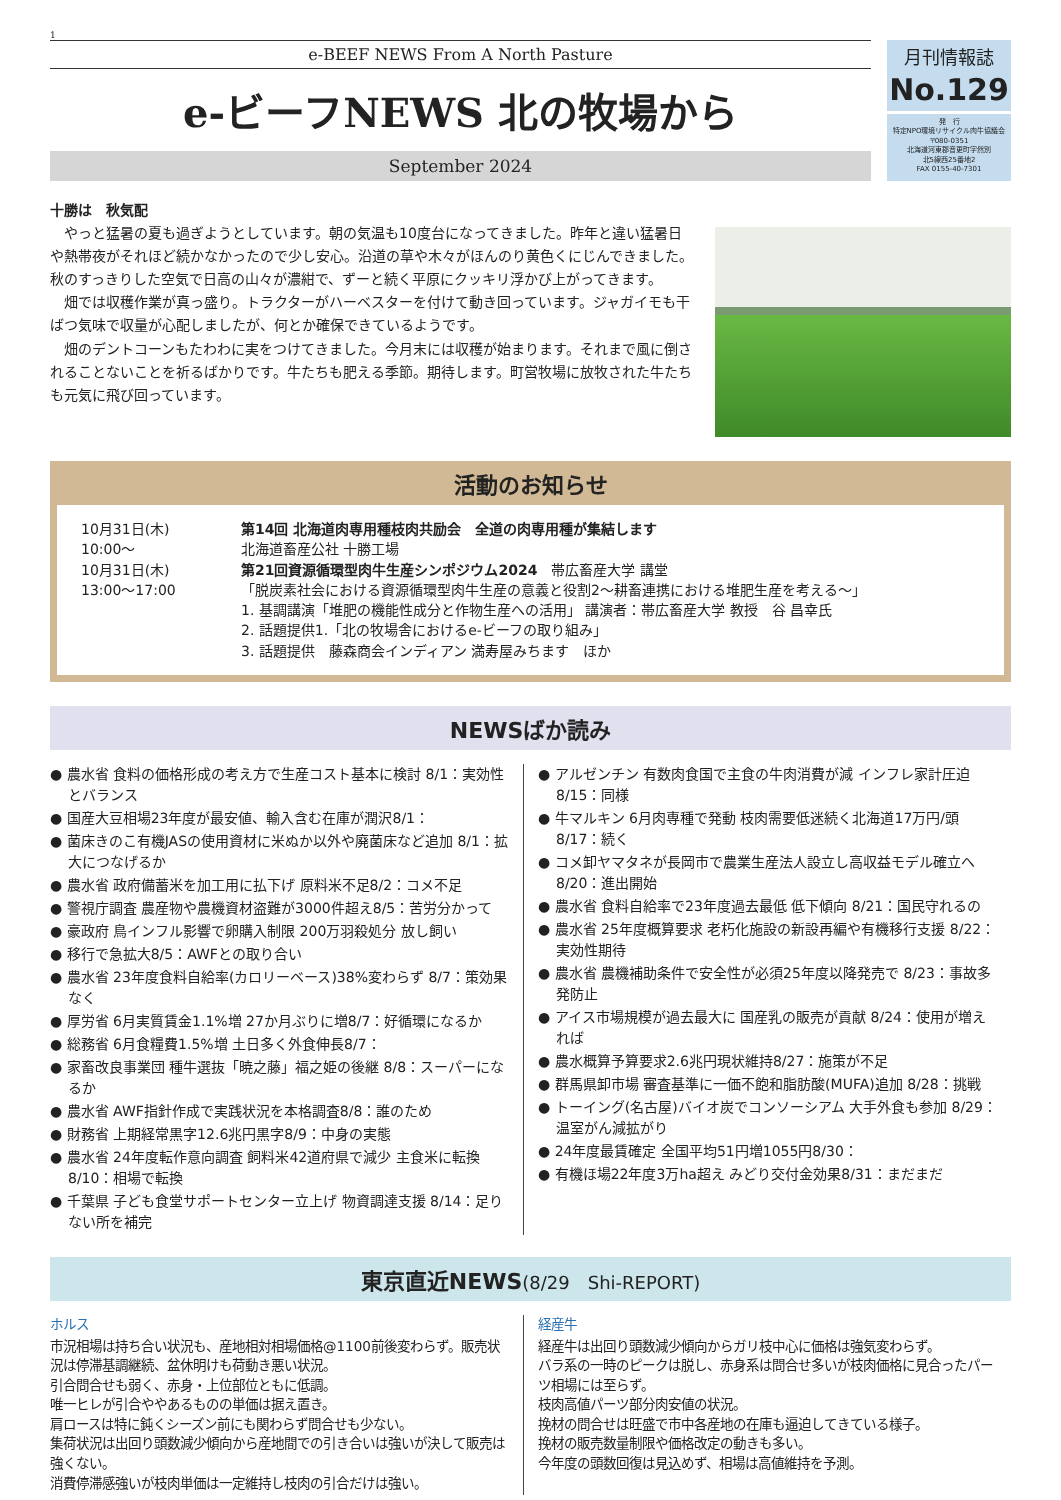1
e-BEEF NEWS From A North Pasture
e-ビーフNEWS 北の牧場から
September 2024
月刊情報誌
No.129
発　行
特定NPO環境リサイクル肉牛協議会
〒080-0351
北海道河東郡音更町字然別
北5線西25番地2
FAX 0155-40-7301
十勝は　秋気配
やっと猛暑の夏も過ぎようとしています。朝の気温も10度台になってきました。昨年と違い猛暑日や熱帯夜がそれほど続かなかったので少し安心。沿道の草や木々がほんのり黄色くにじんできました。秋のすっきりした空気で日高の山々が濃紺で、ずーと続く平原にクッキリ浮かび上がってきます。
畑では収穫作業が真っ盛り。トラクターがハーベスターを付けて動き回っています。ジャガイモも干ばつ気味で収量が心配しましたが、何とか確保できているようです。
畑のデントコーンもたわわに実をつけてきました。今月末には収穫が始まります。それまで風に倒されることないことを祈るばかりです。牛たちも肥える季節。期待します。町営牧場に放牧された牛たちも元気に飛び回っています。
活動のお知らせ
10月31日(木)
10:00〜
第14回 北海道肉専用種枝肉共励会　全道の肉専用種が集結します
北海道畜産公社 十勝工場
10月31日(木)
13:00〜17:00
第21回資源循環型肉牛生産シンポジウム2024　帯広畜産大学 講堂
「脱炭素社会における資源循環型肉牛生産の意義と役割2〜耕畜連携における堆肥生産を考える〜」
1. 基調講演「堆肥の機能性成分と作物生産への活用」 講演者：帯広畜産大学 教授　谷 昌幸氏
2. 話題提供1.「北の牧場舎におけるe-ビーフの取り組み」
3. 話題提供　藤森商会インディアン 満寿屋みちます　ほか
NEWSばか読み
● 農水省 食料の価格形成の考え方で生産コスト基本に検討 8/1：実効性とバランス
● 国産大豆相場23年度が最安値、輸入含む在庫が潤沢8/1：
● 菌床きのこ有機JASの使用資材に米ぬか以外や廃菌床など追加 8/1：拡大につなげるか
● 農水省 政府備蓄米を加工用に払下げ 原料米不足8/2：コメ不足
● 警視庁調査 農産物や農機資材盗難が3000件超え8/5：苦労分かって
● 豪政府 鳥インフル影響で卵購入制限 200万羽殺処分 放し飼い
● 移行で急拡大8/5：AWFとの取り合い
● 農水省 23年度食料自給率(カロリーベース)38%変わらず 8/7：策効果なく
● 厚労省 6月実質賃金1.1%増 27か月ぶりに増8/7：好循環になるか
● 総務省 6月食糧費1.5%増 土日多く外食伸長8/7：
● 家畜改良事業団 種牛選抜「暁之藤」福之姫の後継 8/8：スーパーになるか
● 農水省 AWF指針作成で実践状況を本格調査8/8：誰のため
● 財務省 上期経常黒字12.6兆円黒字8/9：中身の実態
● 農水省 24年度転作意向調査 飼料米42道府県で減少 主食米に転換 8/10：相場で転換
● 千葉県 子ども食堂サポートセンター立上げ 物資調達支援 8/14：足りない所を補完
● アルゼンチン 有数肉食国で主食の牛肉消費が減 インフレ家計圧迫 8/15：同様
● 牛マルキン 6月肉専種で発動 枝肉需要低迷続く北海道17万円/頭 8/17：続く
● コメ卸ヤマタネが長岡市で農業生産法人設立し高収益モデル確立へ 8/20：進出開始
● 農水省 食料自給率で23年度過去最低 低下傾向 8/21：国民守れるの
● 農水省 25年度概算要求 老朽化施設の新設再編や有機移行支援 8/22：実効性期待
● 農水省 農機補助条件で安全性が必須25年度以降発売で 8/23：事故多発防止
● アイス市場規模が過去最大に 国産乳の販売が貢献 8/24：使用が増えれば
● 農水概算予算要求2.6兆円現状維持8/27：施策が不足
● 群馬県卸市場 審査基準に一価不飽和脂肪酸(MUFA)追加 8/28：挑戦
● トーイング(名古屋)バイオ炭でコンソーシアム 大手外食も参加 8/29：温室がん減拡がり
● 24年度最賃確定 全国平均51円増1055円8/30：
● 有機ほ場22年度3万ha超え みどり交付金効果8/31：まだまだ
東京直近NEWS(8/29　Shi-REPORT)
ホルス
市況相場は持ち合い状況も、産地相対相場価格@1100前後変わらず。販売状況は停滞基調継続、盆休明けも荷動き悪い状況。
引合問合せも弱く、赤身・上位部位ともに低調。
唯一ヒレが引合ややあるものの単価は据え置き。
肩ロースは特に鈍くシーズン前にも関わらず問合せも少ない。
集荷状況は出回り頭数減少傾向から産地間での引き合いは強いが決して販売は強くない。
消費停滞感強いが枝肉単価は一定維持し枝肉の引合だけは強い。
経産牛
経産牛は出回り頭数減少傾向からガリ枝中心に価格は強気変わらず。
バラ系の一時のピークは脱し、赤身系は問合せ多いが枝肉価格に見合ったパーツ相場には至らず。
枝肉高値パーツ部分肉安値の状況。
挽材の問合せは旺盛で市中各産地の在庫も逼迫してきている様子。
挽材の販売数量制限や価格改定の動きも多い。
今年度の頭数回復は見込めず、相場は高値維持を予測。